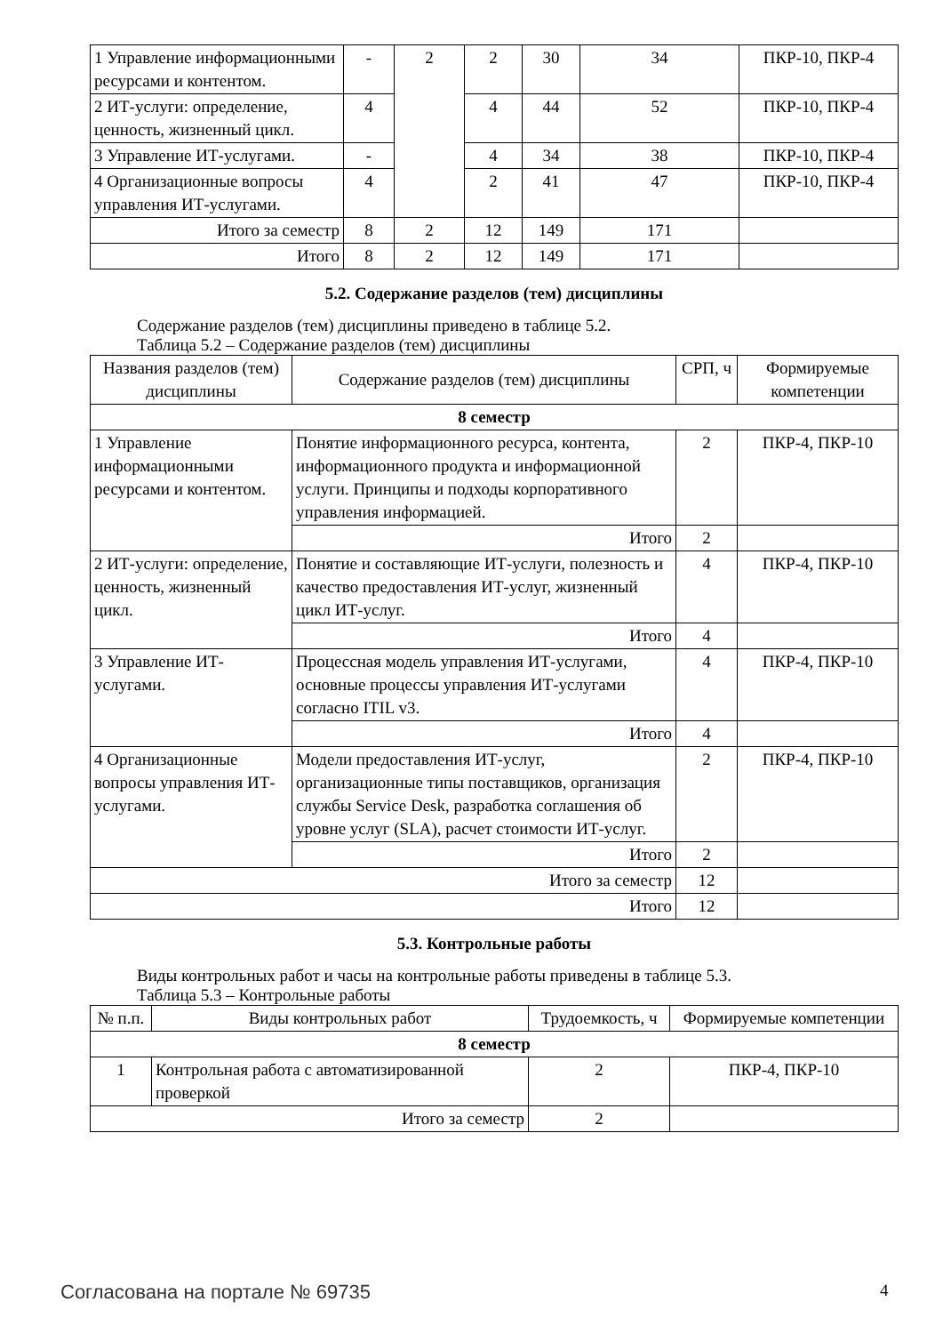| 1 Управление информационными ресурсами и контентом. | - | 2 | 2 | 30 | 34 | ПКР-10, ПКР-4 |
| 2 ИТ-услуги: определение, ценность, жизненный цикл. | 4 | | 4 | 44 | 52 | ПКР-10, ПКР-4 |
| 3 Управление ИТ-услугами. | - | | 4 | 34 | 38 | ПКР-10, ПКР-4 |
| 4 Организационные вопросы управления ИТ-услугами. | 4 | | 2 | 41 | 47 | ПКР-10, ПКР-4 |
| Итого за семестр | 8 | 2 | 12 | 149 | 171 | |
| Итого | 8 | 2 | 12 | 149 | 171 | |
5.2. Содержание разделов (тем) дисциплины
Содержание разделов (тем) дисциплины приведено в таблице 5.2.
Таблица 5.2 – Содержание разделов (тем) дисциплины
| Названия разделов (тем) дисциплины | Содержание разделов (тем) дисциплины | СРП, ч | Формируемые компетенции |
| --- | --- | --- | --- |
| 8 семестр | | | |
| 1 Управление информационными ресурсами и контентом. | Понятие информационного ресурса, контента, информационного продукта и информационной услуги. Принципы и подходы корпоративного управления информацией. | 2 | ПКР-4, ПКР-10 |
| | Итого | 2 | |
| 2 ИТ-услуги: определение, ценность, жизненный цикл. | Понятие и составляющие ИТ-услуги, полезность и качество предоставления ИТ-услуг, жизненный цикл ИТ-услуг. | 4 | ПКР-4, ПКР-10 |
| | Итого | 4 | |
| 3 Управление ИТ-услугами. | Процессная модель управления ИТ-услугами, основные процессы управления ИТ-услугами согласно ITIL v3. | 4 | ПКР-4, ПКР-10 |
| | Итого | 4 | |
| 4 Организационные вопросы управления ИТ-услугами. | Модели предоставления ИТ-услуг, организационные типы поставщиков, организация службы Service Desk, разработка соглашения об уровне услуг (SLA), расчет стоимости ИТ-услуг. | 2 | ПКР-4, ПКР-10 |
| | Итого | 2 | |
| Итого за семестр | | 12 | |
| Итого | | 12 | |
5.3. Контрольные работы
Виды контрольных работ и часы на контрольные работы приведены в таблице 5.3.
Таблица 5.3 – Контрольные работы
| № п.п. | Виды контрольных работ | Трудоемкость, ч | Формируемые компетенции |
| --- | --- | --- | --- |
| 8 семестр | | | |
| 1 | Контрольная работа с автоматизированной проверкой | 2 | ПКР-4, ПКР-10 |
| Итого за семестр | | 2 | |
Согласована на портале № 69735 4